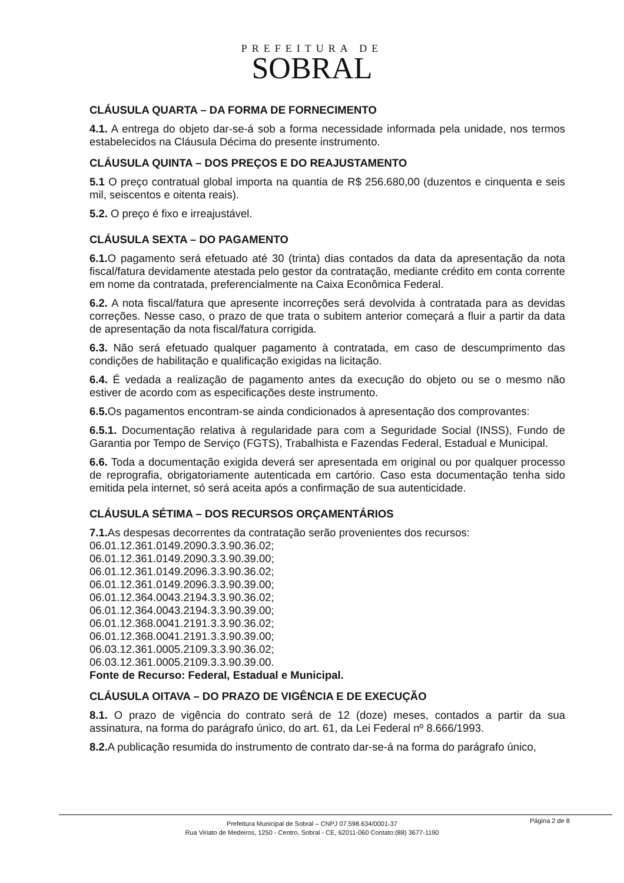PREFEITURA DE
SOBRAL
CLÁUSULA QUARTA – DA FORMA DE FORNECIMENTO
4.1. A entrega do objeto dar-se-á sob a forma necessidade informada pela unidade, nos termos estabelecidos na Cláusula Décima do presente instrumento.
CLÁUSULA QUINTA – DOS PREÇOS E DO REAJUSTAMENTO
5.1 O preço contratual global importa na quantia de R$ 256.680,00 (duzentos e cinquenta e seis mil, seiscentos e oitenta reais).
5.2. O preço é fixo e irreajustável.
CLÁUSULA SEXTA – DO PAGAMENTO
6.1. O pagamento será efetuado até 30 (trinta) dias contados da data da apresentação da nota fiscal/fatura devidamente atestada pelo gestor da contratação, mediante crédito em conta corrente em nome da contratada, preferencialmente na Caixa Econômica Federal.
6.2. A nota fiscal/fatura que apresente incorreções será devolvida à contratada para as devidas correções. Nesse caso, o prazo de que trata o subitem anterior começará a fluir a partir da data de apresentação da nota fiscal/fatura corrigida.
6.3. Não será efetuado qualquer pagamento à contratada, em caso de descumprimento das condições de habilitação e qualificação exigidas na licitação.
6.4. É vedada a realização de pagamento antes da execução do objeto ou se o mesmo não estiver de acordo com as especificações deste instrumento.
6.5. Os pagamentos encontram-se ainda condicionados à apresentação dos comprovantes:
6.5.1. Documentação relativa à regularidade para com a Seguridade Social (INSS), Fundo de Garantia por Tempo de Serviço (FGTS), Trabalhista e Fazendas Federal, Estadual e Municipal.
6.6. Toda a documentação exigida deverá ser apresentada em original ou por qualquer processo de reprografia, obrigatoriamente autenticada em cartório. Caso esta documentação tenha sido emitida pela internet, só será aceita após a confirmação de sua autenticidade.
CLÁUSULA SÉTIMA – DOS RECURSOS ORÇAMENTÁRIOS
7.1. As despesas decorrentes da contratação serão provenientes dos recursos:
06.01.12.361.0149.2090.3.3.90.36.02;
06.01.12.361.0149.2090.3.3.90.39.00;
06.01.12.361.0149.2096.3.3.90.36.02;
06.01.12.361.0149.2096.3.3.90.39.00;
06.01.12.364.0043.2194.3.3.90.36.02;
06.01.12.364.0043.2194.3.3.90.39.00;
06.01.12.368.0041.2191.3.3.90.36.02;
06.01.12.368.0041.2191.3.3.90.39.00;
06.03.12.361.0005.2109.3.3.90.36.02;
06.03.12.361.0005.2109.3.3.90.39.00.
Fonte de Recurso: Federal, Estadual e Municipal.
CLÁUSULA OITAVA – DO PRAZO DE VIGÊNCIA E DE EXECUÇÃO
8.1. O prazo de vigência do contrato será de 12 (doze) meses, contados a partir da sua assinatura, na forma do parágrafo único, do art. 61, da Lei Federal nº 8.666/1993.
8.2. A publicação resumida do instrumento de contrato dar-se-á na forma do parágrafo único,
Página 2 de 8
Prefeitura Municipal de Sobral – CNPJ 07.598.634/0001-37
Rua Viriato de Medeiros, 1250 - Centro, Sobral - CE, 62011-060 Contato:(88) 3677-1190